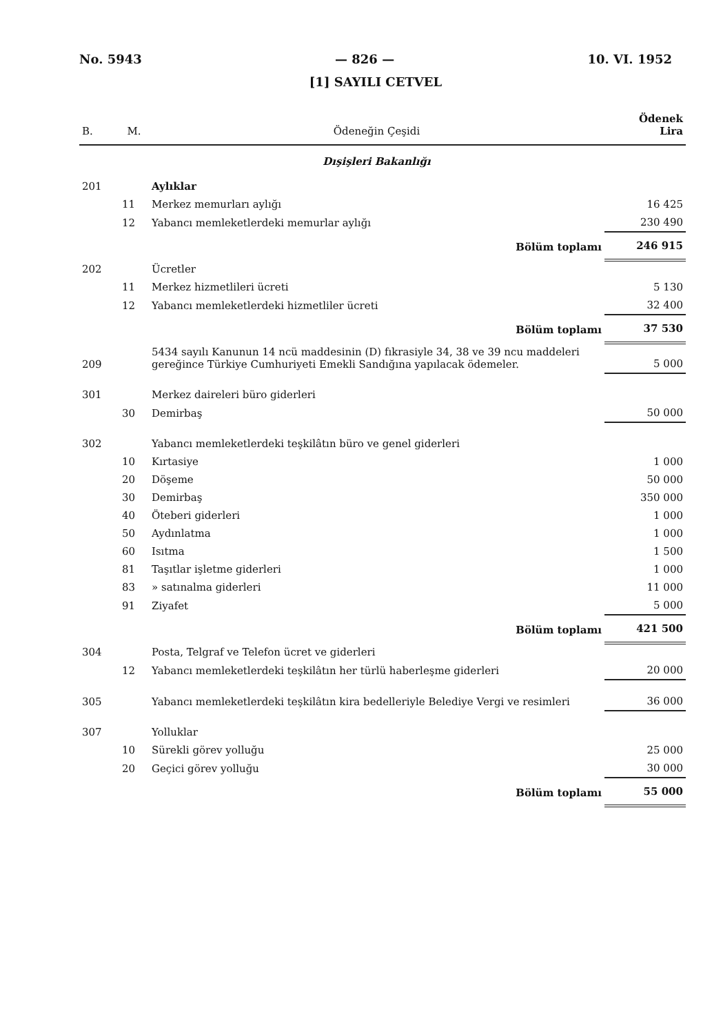No. 5943 — 826 — 10. VI. 1952
[1] SAYILI CETVEL
| B. | M. | Ödeneğin Çeşidi | Ödenek Lira |
| --- | --- | --- | --- |
| | | Dışişleri Bakanlığı | |
| 201 | | Aylıklar | |
| | 11 | Merkez memurları aylığı | 16 425 |
| | 12 | Yabancı memleketlerdeki memurlar aylığı | 230 490 |
| | | Bölüm toplamı | 246 915 |
| 202 | | Ücretler | |
| | 11 | Merkez hizmetlileri ücreti | 5 130 |
| | 12 | Yabancı memleketlerdeki hizmetliler ücreti | 32 400 |
| | | Bölüm toplamı | 37 530 |
| 209 | | 5434 sayılı Kanunun 14 ncü maddesinin (D) fıkrasiyle 34, 38 ve 39 ncu maddeleri gereğince Türkiye Cumhuriyeti Emekli Sandığına yapılacak ödemeler. | 5 000 |
| 301 | | Merkez daireleri büro giderleri | |
| | 30 | Demirbaş | 50 000 |
| 302 | | Yabancı memleketlerdeki teşkilâtın büro ve genel giderleri | |
| | 10 | Kırtasiye | 1 000 |
| | 20 | Döşeme | 50 000 |
| | 30 | Demirbaş | 350 000 |
| | 40 | Öteberi giderleri | 1 000 |
| | 50 | Aydınlatma | 1 000 |
| | 60 | Isıtma | 1 500 |
| | 81 | Taşıtlar işletme giderleri | 1 000 |
| | 83 | » satınalma giderleri | 11 000 |
| | 91 | Ziyafet | 5 000 |
| | | Bölüm toplamı | 421 500 |
| 304 | | Posta, Telgraf ve Telefon ücret ve giderleri | |
| | 12 | Yabancı memleketlerdeki teşkilâtın her türlü haberleşme giderleri | 20 000 |
| 305 | | Yabancı memleketlerdeki teşkilâtın kira bedelleriyle Belediye Vergi ve resimleri | 36 000 |
| 307 | | Yolluklar | |
| | 10 | Sürekli görev yolluğu | 25 000 |
| | 20 | Geçici görev yolluğu | 30 000 |
| | | Bölüm toplamı | 55 000 |